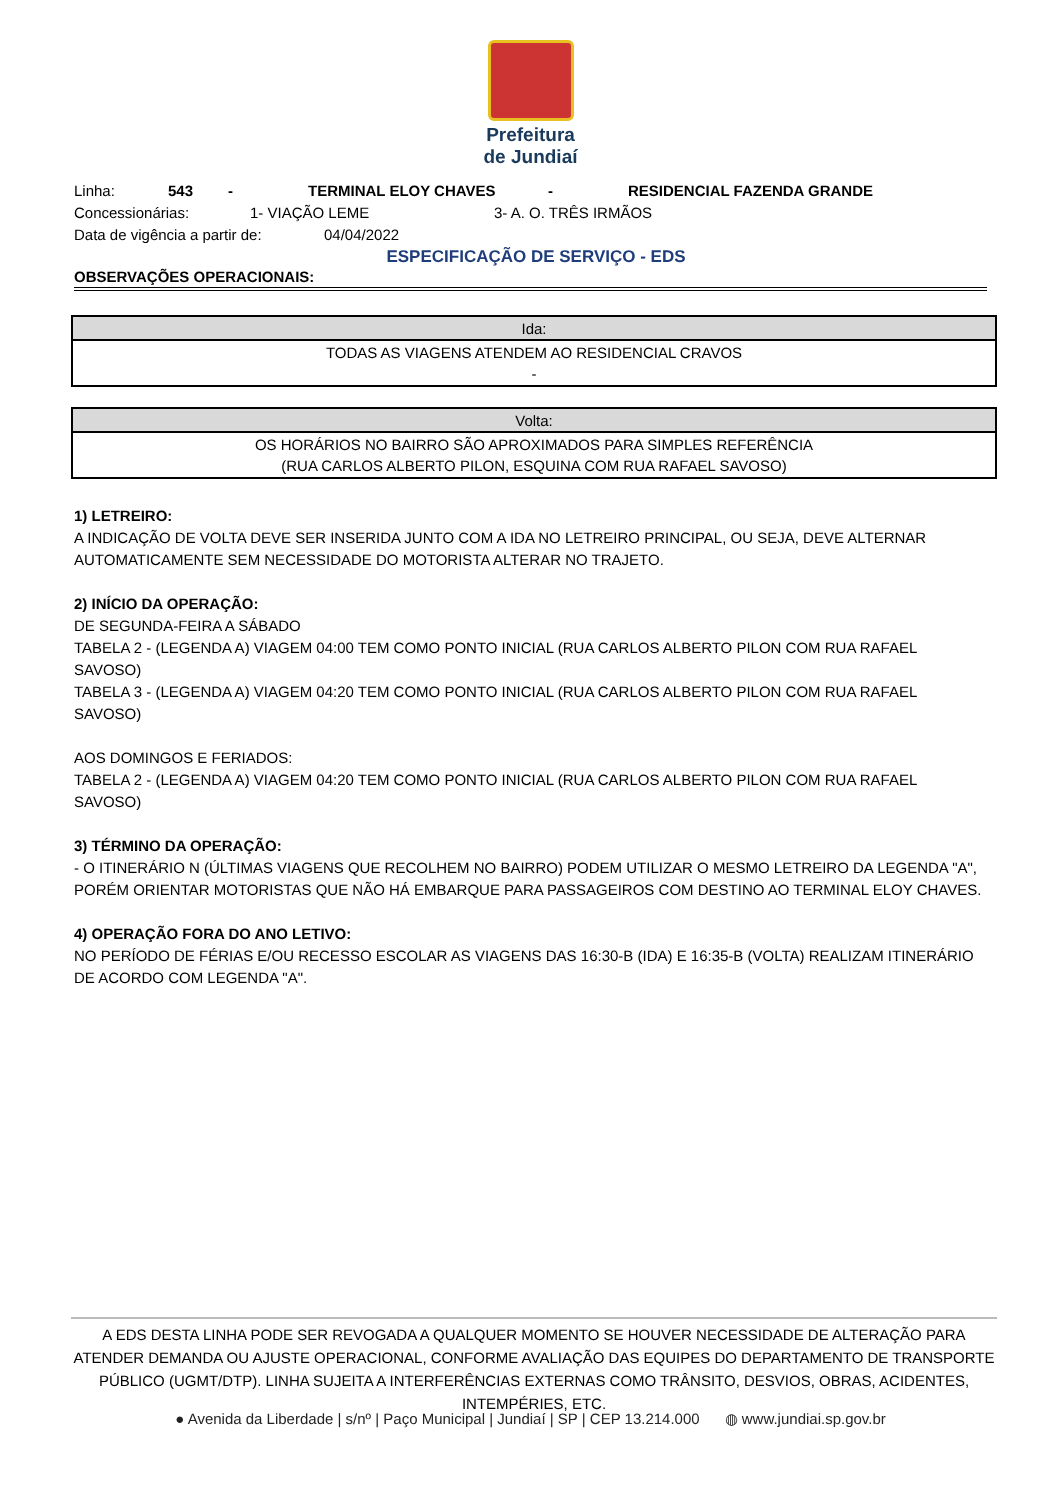Prefeitura
de Jundiaí
Linha: 543 - TERMINAL ELOY CHAVES - RESIDENCIAL FAZENDA GRANDE
Concessionárias: 1- VIAÇÃO LEME 3- A. O. TRÊS IRMÃOS
Data de vigência a partir de: 04/04/2022
ESPECIFICAÇÃO DE SERVIÇO - EDS
OBSERVAÇÕES OPERACIONAIS:
| Ida: |
| --- |
| TODAS AS VIAGENS ATENDEM AO RESIDENCIAL CRAVOS - |
| Volta: |
| --- |
| OS HORÁRIOS NO BAIRRO SÃO APROXIMADOS PARA SIMPLES REFERÊNCIA (RUA CARLOS ALBERTO PILON, ESQUINA COM RUA RAFAEL SAVOSO) |
1) LETREIRO:
A INDICAÇÃO DE VOLTA DEVE SER INSERIDA JUNTO COM A IDA NO LETREIRO PRINCIPAL, OU SEJA, DEVE ALTERNAR AUTOMATICAMENTE SEM NECESSIDADE DO MOTORISTA ALTERAR NO TRAJETO.
2) INÍCIO DA OPERAÇÃO:
DE SEGUNDA-FEIRA A SÁBADO
TABELA 2 - (LEGENDA A) VIAGEM 04:00 TEM COMO PONTO INICIAL (RUA CARLOS ALBERTO PILON COM RUA RAFAEL SAVOSO)
TABELA 3 - (LEGENDA A) VIAGEM 04:20 TEM COMO PONTO INICIAL (RUA CARLOS ALBERTO PILON COM RUA RAFAEL SAVOSO)
AOS DOMINGOS E FERIADOS:
TABELA 2 - (LEGENDA A) VIAGEM 04:20 TEM COMO PONTO INICIAL (RUA CARLOS ALBERTO PILON COM RUA RAFAEL SAVOSO)
3) TÉRMINO DA OPERAÇÃO:
- O ITINERÁRIO N (ÚLTIMAS VIAGENS QUE RECOLHEM NO BAIRRO) PODEM UTILIZAR O MESMO LETREIRO DA LEGENDA "A", PORÉM ORIENTAR MOTORISTAS QUE NÃO HÁ EMBARQUE PARA PASSAGEIROS COM DESTINO AO TERMINAL ELOY CHAVES.
4) OPERAÇÃO FORA DO ANO LETIVO:
NO PERÍODO DE FÉRIAS E/OU RECESSO ESCOLAR AS VIAGENS DAS 16:30-B (IDA) E 16:35-B (VOLTA) REALIZAM ITINERÁRIO DE ACORDO COM LEGENDA "A".
A EDS DESTA LINHA PODE SER REVOGADA A QUALQUER MOMENTO SE HOUVER NECESSIDADE DE ALTERAÇÃO PARA ATENDER DEMANDA OU AJUSTE OPERACIONAL, CONFORME AVALIAÇÃO DAS EQUIPES DO DEPARTAMENTO DE TRANSPORTE PÚBLICO (UGMT/DTP). LINHA SUJEITA A INTERFERÊNCIAS EXTERNAS COMO TRÂNSITO, DESVIOS, OBRAS, ACIDENTES, INTEMPÉRIES, ETC.
● Avenida da Liberdade | s/nº | Paço Municipal | Jundiaí | SP | CEP 13.214.000 ◍ www.jundiai.sp.gov.br